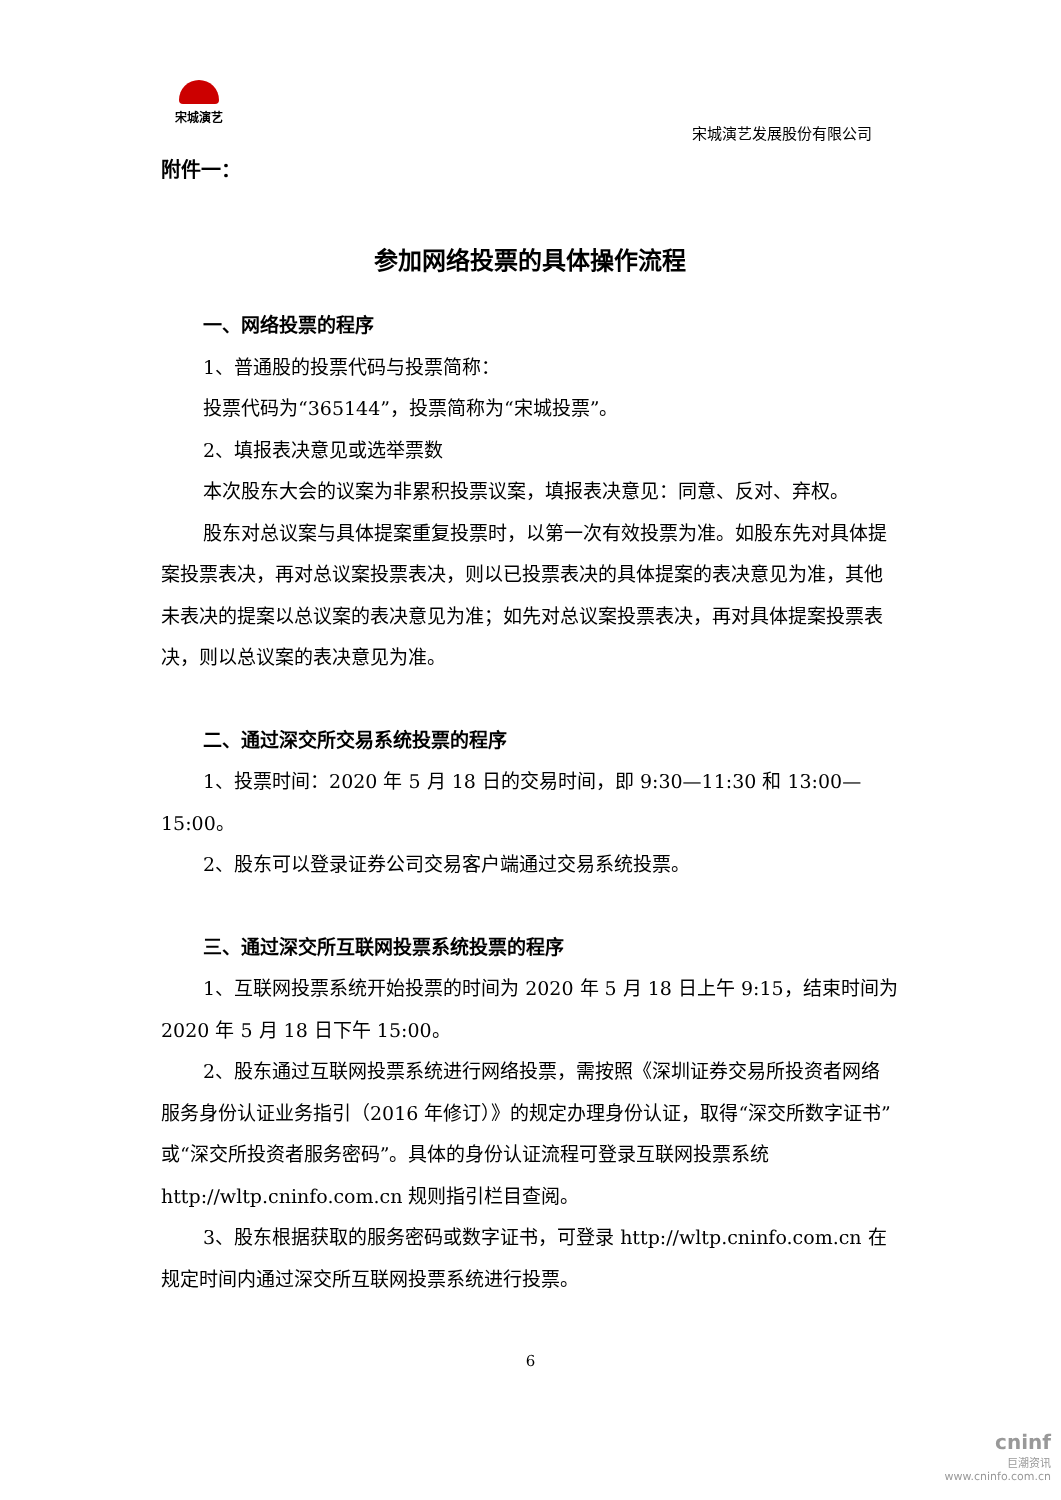宋城演艺
宋城演艺发展股份有限公司
附件一：
参加网络投票的具体操作流程
一、网络投票的程序
1、普通股的投票代码与投票简称：
投票代码为“365144”，投票简称为“宋城投票”。
2、填报表决意见或选举票数
本次股东大会的议案为非累积投票议案，填报表决意见：同意、反对、弃权。
股东对总议案与具体提案重复投票时，以第一次有效投票为准。如股东先对具体提案投票表决，再对总议案投票表决，则以已投票表决的具体提案的表决意见为准，其他未表决的提案以总议案的表决意见为准；如先对总议案投票表决，再对具体提案投票表决，则以总议案的表决意见为准。
二、通过深交所交易系统投票的程序
1、投票时间：2020 年 5 月 18 日的交易时间，即 9:30—11:30 和 13:00—15:00。
2、股东可以登录证券公司交易客户端通过交易系统投票。
三、通过深交所互联网投票系统投票的程序
1、互联网投票系统开始投票的时间为 2020 年 5 月 18 日上午 9:15，结束时间为 2020 年 5 月 18 日下午 15:00。
2、股东通过互联网投票系统进行网络投票，需按照《深圳证券交易所投资者网络服务身份认证业务指引（2016 年修订）》的规定办理身份认证，取得“深交所数字证书”或“深交所投资者服务密码”。具体的身份认证流程可登录互联网投票系统 http://wltp.cninfo.com.cn 规则指引栏目查阅。
3、股东根据获取的服务密码或数字证书，可登录 http://wltp.cninfo.com.cn 在规定时间内通过深交所互联网投票系统进行投票。
6
cninf
巨潮资讯
www.cninfo.com.cn